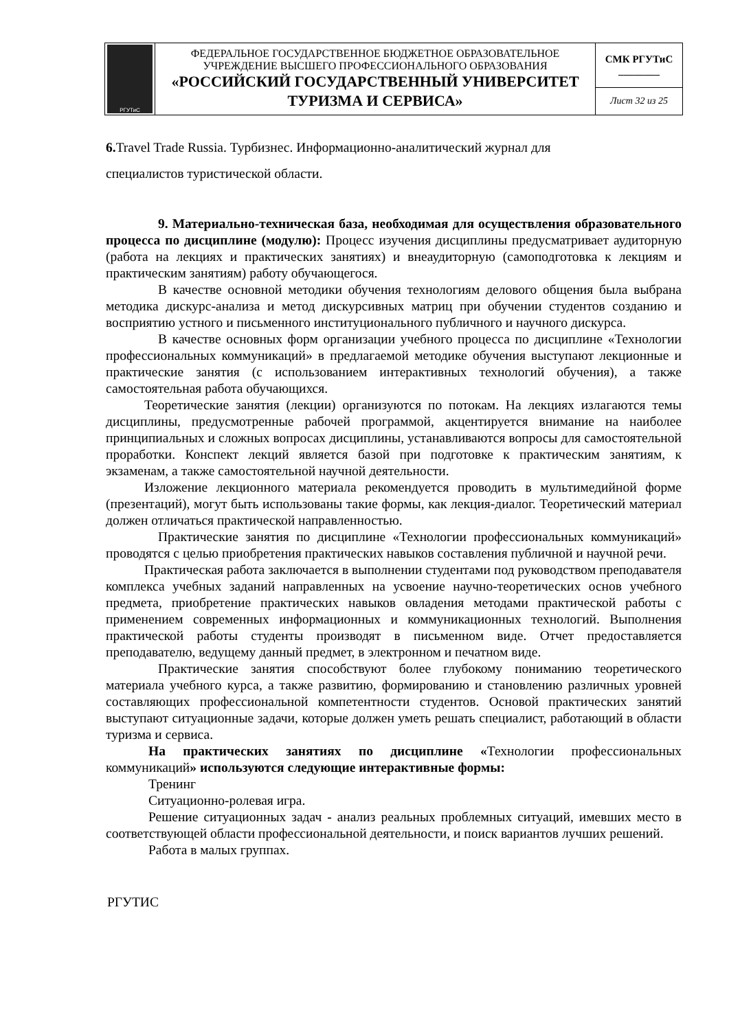| РГУТиС | ФЕДЕРАЛЬНОЕ ГОСУДАРСТВЕННОЕ БЮДЖЕТНОЕ ОБРАЗОВАТЕЛЬНОЕ УЧРЕЖДЕНИЕ ВЫСШЕГО ПРОФЕССИОНАЛЬНОГО ОБРАЗОВАНИЯ «РОССИЙСКИЙ ГОСУДАРСТВЕННЫЙ УНИВЕРСИТЕТ ТУРИЗМА И СЕРВИСА» | СМК РГУТиС ________ |
| | | Лист 32 из 25 |
6. Travel Trade Russia. Турбизнес. Информационно-аналитический журнал для
специалистов туристической области.
9. Материально-техническая база, необходимая для осуществления образовательного процесса по дисциплине (модулю): Процесс изучения дисциплины предусматривает аудиторную (работа на лекциях и практических занятиях) и внеаудиторную (самоподготовка к лекциям и практическим занятиям) работу обучающегося.
В качестве основной методики обучения технологиям делового общения была выбрана методика дискурс-анализа и метод дискурсивных матриц при обучении студентов созданию и восприятию устного и письменного институционального публичного и научного дискурса.
В качестве основных форм организации учебного процесса по дисциплине «Технологии профессиональных коммуникаций» в предлагаемой методике обучения выступают лекционные и практические занятия (с использованием интерактивных технологий обучения), а также самостоятельная работа обучающихся.
Теоретические занятия (лекции) организуются по потокам. На лекциях излагаются темы дисциплины, предусмотренные рабочей программой, акцентируется внимание на наиболее принципиальных и сложных вопросах дисциплины, устанавливаются вопросы для самостоятельной проработки. Конспект лекций является базой при подготовке к практическим занятиям, к экзаменам, а также самостоятельной научной деятельности.
Изложение лекционного материала рекомендуется проводить в мультимедийной форме (презентаций), могут быть использованы такие формы, как лекция-диалог. Теоретический материал должен отличаться практической направленностью.
Практические занятия по дисциплине «Технологии профессиональных коммуникаций» проводятся с целью приобретения практических навыков составления публичной и научной речи.
Практическая работа заключается в выполнении студентами под руководством преподавателя комплекса учебных заданий направленных на усвоение научно-теоретических основ учебного предмета, приобретение практических навыков овладения методами практической работы с применением современных информационных и коммуникационных технологий. Выполнения практической работы студенты производят в письменном виде. Отчет предоставляется преподавателю, ведущему данный предмет, в электронном и печатном виде.
Практические занятия способствуют более глубокому пониманию теоретического материала учебного курса, а также развитию, формированию и становлению различных уровней составляющих профессиональной компетентности студентов. Основой практических занятий выступают ситуационные задачи, которые должен уметь решать специалист, работающий в области туризма и сервиса.
На практических занятиях по дисциплине «Технологии профессиональных коммуникаций» используются следующие интерактивные формы:
Тренинг
Ситуационно-ролевая игра.
Решение ситуационных задач - анализ реальных проблемных ситуаций, имевших место в соответствующей области профессиональной деятельности, и поиск вариантов лучших решений.
Работа в малых группах.
РГУТИС